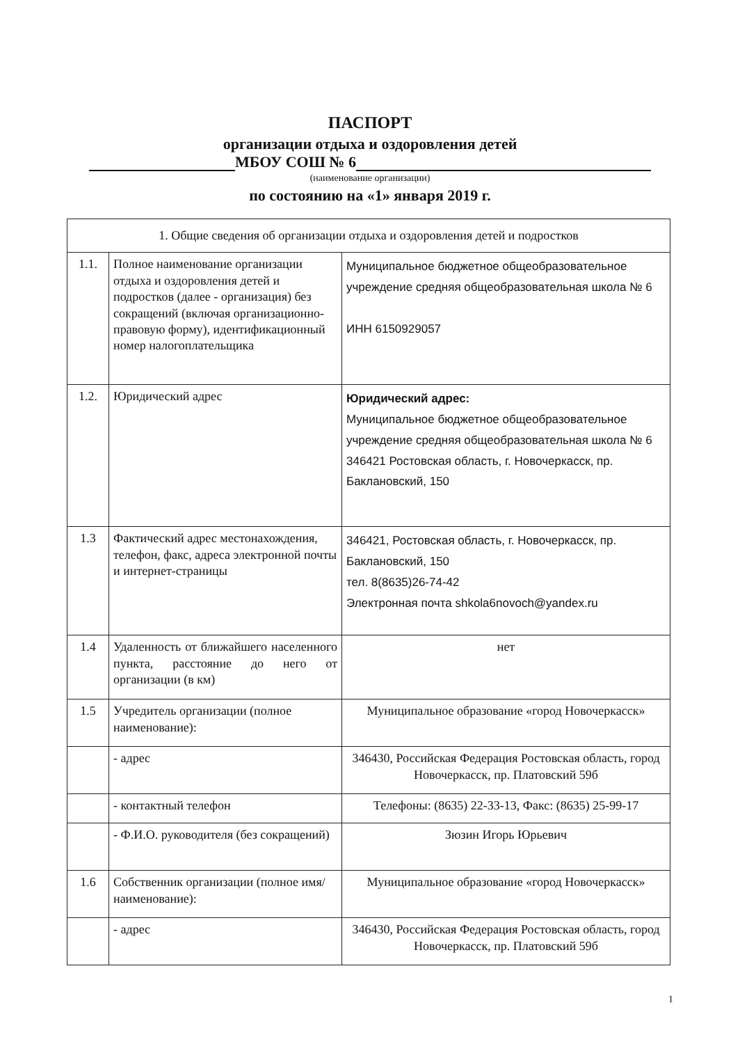ПАСПОРТ
организации отдыха и оздоровления детей
МБОУ СОШ № 6
(наименование организации)
по состоянию на «1» января 2019 г.
| 1. Общие сведения об организации отдыха и оздоровления детей и подростков | | |
| 1.1. | Полное наименование организации отдыха и оздоровления детей и подростков (далее - организация) без сокращений (включая организационно-правовую форму), идентификационный номер налогоплательщика | Муниципальное бюджетное общеобразовательное учреждение средняя общеобразовательная школа № 6 ИНН 6150929057 |
| 1.2. | Юридический адрес | Юридический адрес: Муниципальное бюджетное общеобразовательное учреждение средняя общеобразовательная школа № 6 346421 Ростовская область, г. Новочеркасск, пр. Баклановский, 150 |
| 1.3 | Фактический адрес местонахождения, телефон, факс, адреса электронной почты и интернет-страницы | 346421, Ростовская область, г. Новочеркасск, пр. Баклановский, 150 тел. 8(8635)26-74-42 Электронная почта shkola6novoch@yandex.ru |
| 1.4 | Удаленность от ближайшего населенного пункта, расстояние до него от организации (в км) | нет |
| 1.5 | Учредитель организации (полное наименование): | Муниципальное образование «город Новочеркасск» |
| | - адрес | 346430, Российская Федерация Ростовская область, город Новочеркасск, пр. Платовский 59б |
| | - контактный телефон | Телефоны: (8635) 22-33-13, Факс: (8635) 25-99-17 |
| | - Ф.И.О. руководителя (без сокращений) | Зюзин Игорь Юрьевич |
| 1.6 | Собственник организации (полное имя/наименование): | Муниципальное образование «город Новочеркасск» |
| | - адрес | 346430, Российская Федерация Ростовская область, город Новочеркасск, пр. Платовский 59б |
1